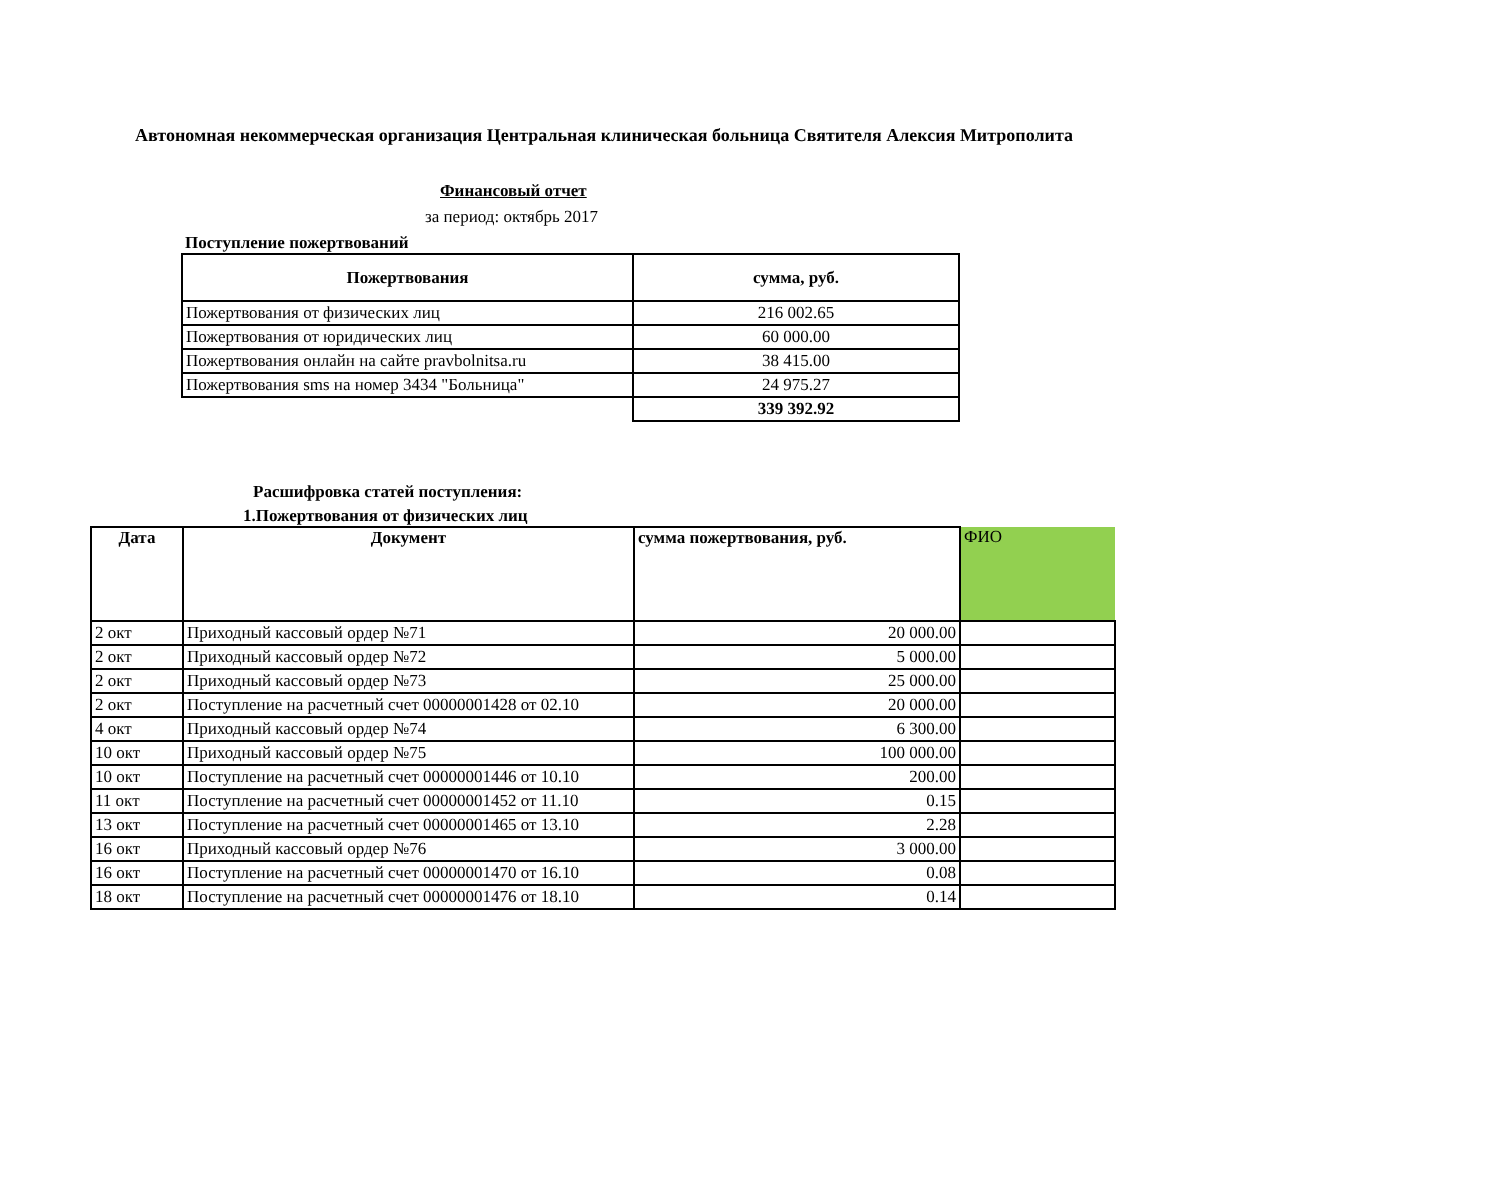Автономная некоммерческая организация Центральная клиническая больница Святителя Алексия Митрополита
Финансовый отчет
за период: октябрь 2017
Поступление пожертвований
| Пожертвования | сумма, руб. |
| --- | --- |
| Пожертвования от физических лиц | 216 002.65 |
| Пожертвования от юридических лиц | 60 000.00 |
| Пожертвования онлайн на сайте pravbolnitsa.ru | 38 415.00 |
| Пожертвования sms на номер 3434 "Больница" | 24 975.27 |
| | 339 392.92 |
Расшифровка статей поступления:
1.Пожертвования от физических лиц
| Дата | Документ | сумма пожертвования, руб. | ФИО |
| --- | --- | --- | --- |
| 2 окт | Приходный кассовый ордер №71 | 20 000.00 | |
| 2 окт | Приходный кассовый ордер №72 | 5 000.00 | |
| 2 окт | Приходный кассовый ордер №73 | 25 000.00 | |
| 2 окт | Поступление на расчетный счет 00000001428 от 02.10 | 20 000.00 | |
| 4 окт | Приходный кассовый ордер №74 | 6 300.00 | |
| 10 окт | Приходный кассовый ордер №75 | 100 000.00 | |
| 10 окт | Поступление на расчетный счет 00000001446 от 10.10 | 200.00 | |
| 11 окт | Поступление на расчетный счет 00000001452 от 11.10 | 0.15 | |
| 13 окт | Поступление на расчетный счет 00000001465 от 13.10 | 2.28 | |
| 16 окт | Приходный кассовый ордер №76 | 3 000.00 | |
| 16 окт | Поступление на расчетный счет 00000001470 от 16.10 | 0.08 | |
| 18 окт | Поступление на расчетный счет 00000001476 от 18.10 | 0.14 | |